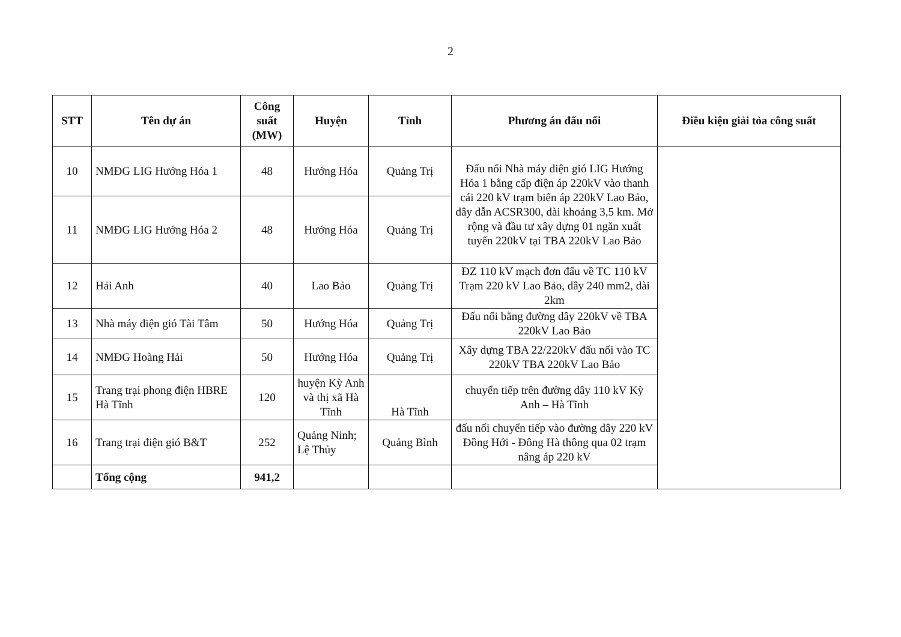2
| STT | Tên dự án | Công suất (MW) | Huyện | Tỉnh | Phương án đấu nối | Điều kiện giải tỏa công suất |
| --- | --- | --- | --- | --- | --- | --- |
| 10 | NMĐG LIG Hướng Hóa 1 | 48 | Hướng Hóa | Quảng Trị | Đấu nối Nhà máy điện gió LIG Hướng Hóa 1 bằng cấp điện áp 220kV vào thanh cái 220 kV trạm biến áp 220kV Lao Bảo, dây dẫn ACSR300, dài khoảng 3,5 km. Mở rộng và đầu tư xây dựng 01 ngăn xuất tuyến 220kV tại TBA 220kV Lao Bảo | |
| 11 | NMĐG LIG Hướng Hóa 2 | 48 | Hướng Hóa | Quảng Trị | | |
| 12 | Hải Anh | 40 | Lao Bảo | Quảng Trị | ĐZ 110 kV mạch đơn đấu về TC 110 kV Trạm 220 kV Lao Bảo, dây 240 mm2, dài 2km | |
| 13 | Nhà máy điện gió Tài Tâm | 50 | Hướng Hóa | Quảng Trị | Đấu nối bằng đường dây 220kV về TBA 220kV Lao Bảo | |
| 14 | NMĐG Hoàng Hải | 50 | Hướng Hóa | Quảng Trị | Xây dựng TBA 22/220kV đấu nối vào TC 220kV TBA 220kV Lao Bảo | |
| 15 | Trang trại phong điện HBRE Hà Tĩnh | 120 | huyện Kỳ Anh và thị xã Hà Tĩnh | Hà Tĩnh | chuyển tiếp trên đường dây 110 kV Kỳ Anh – Hà Tĩnh | |
| 16 | Trang trại điện gió B&T | 252 | Quảng Ninh; Lệ Thủy | Quảng Bình | đấu nối chuyển tiếp vào đường dây 220 kV Đồng Hới - Đông Hà thông qua 02 trạm nâng áp 220 kV | |
| | Tổng cộng | 941,2 | | | | |